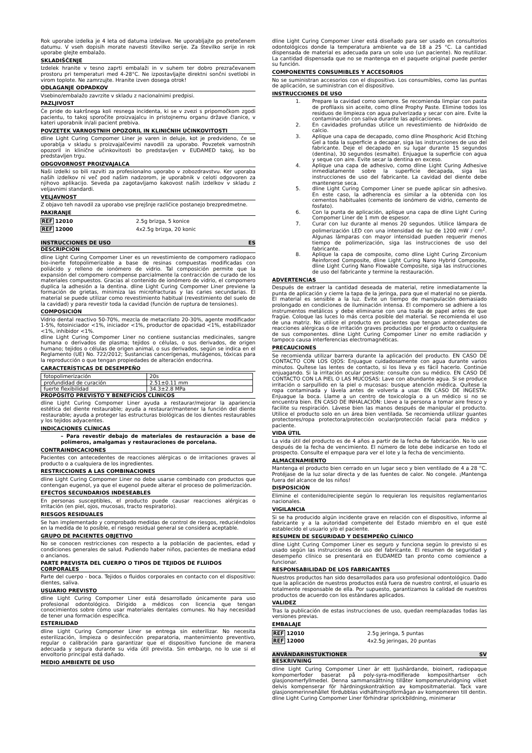Rok uporabe izdelka je 4 leta od datuma izdelave. Ne uporabljajte po pretečenem datumu. V vseh dopisih morate navesti številko serije. Za številko serije in rok uporabe glejte embalažo.
SKLADIŠČENJE
Izdelek hranite v tesno zaprti embalaži in v suhem ter dobro prezračevanem prostoru pri temperaturi med 4-28°C. Ne izpostavljajte direktni sončni svetlobi in virom toplote. Ne zamrzujte. Hranite izven dosega otrok!
ODLAGANJE ODPADKOV
Vsebino/embalažo zavrzite v skladu z nacionalnimi predpisi.
PAZLJIVOST
Če pride do kakršnega koli resnega incidenta, ki se v zvezi s pripomočkom zgodi pacientu, to takoj sporočite proizvajalcu in pristojnemu organu države članice, v kateri uporabnik in/ali pacient prebiva.
POVZETEK VARNOSTNIH OPOZORIL IN KLINIČNIH UČINKOVITOSTI
dline Light Curing Compomer Liner je varen in deluje, kot je predvideno, če se uporablja v skladu s proizvajalčevimi navodili za uporabo. Povzetek varnostnih opozoril in klinične učinkovitosti bo predstavljen v EUDAMED takoj, ko bo predstavljen trgu.
ODGOVORNOST PROIZVAJALCA
Naši izdelki so bili razviti za profesionalno uporabo v zobozdravstvu. Ker uporaba naših izdelkov ni več pod našim nadzorom, je uporabnik v celoti odgovoren za njihovo aplikacijo. Seveda pa zagotavljamo kakovost naših izdelkov v skladu z veljavnimi standardi.
VELJAVNOST
Z objavo teh navodil za uporabo vse prejšnje različice postanejo brezpredmetne.
PAKIRANJE
| REF 12010 | 2.5g brizga, 5 konice |
| REF 12000 | 4x2.5g brizga, 20 konic |
INSTRUCCIONES DE USO ES
DESCRIPCIÓN
dline Light Curing Compomer Liner es un revestimiento de compomero radiopaco bio-inerte fotopolimerizable a base de resinas compuestas modificadas con poliácido y relleno de ionómero de vidrio. Tal composición permite que la expansión del compomero compense parcialmente la contracción de curado de los materiales compuestos. Gracias al contenido de ionómero de vidrio, el compomero duplica la adhesión a la dentina. dline Light Curing Compomer Liner previene la formación de grietas, minimiza las microfracturas y las caries secundarias. El material se puede utilizar como revestimiento habitual (revestimiento del suelo de la cavidad) y para revestir toda la cavidad (función de ruptura de tensiones).
COMPOSICIÓN
Vidrio dental reactivo 50-70%, mezcla de metacrilato 20-30%, agente modificador 1-5%, fotoiniciador <1%, iniciador <1%, productor de opacidad <1%, estabilizador <1%, inhibidor <1%.
dline Light Curing Compomer Liner no contiene sustancias medicinales, sangre humana o derivados de plasma; tejidos o células, o sus derivados, de origen humano; tejidos o células de origen animal, o sus derivados, según se indica en el Reglamento (UE) No. 722/2012; Sustancias cancerígenas, mutágenos, tóxicas para la reproducción o que tengan propiedades de alteración endocrina.
CARACTERÍSTICAS DE DESEMPEÑO
| fotopolimerización | 20s |
| profundidad de curación | 2.51±0.11 mm |
| fuerte flexibilidad | 34.3±2.8 MPa |
PROPÓSITO PREVISTO Y BENEFICIOS CLÍNICOS
dline Light Curing Compomer Liner ayuda a restaurar/mejorar la apariencia estética del diente restaurable; ayuda a restaurar/mantener la función del diente restaurable; ayuda a proteger las estructuras biológicas de los dientes restaurables y los tejidos adyacentes.
INDICACIONES CLÍNICAS
– Para revestir debajo de materiales de restauración a base de polímeros, amalgamas y restauraciones de porcelana.
CONTRAINDICACIONES
Pacientes con antecedentes de reacciones alérgicas o de irritaciones graves al producto o a cualquiera de los ingredientes.
RESTRICCIONES A LAS COMBINACIONES
dline Light Curing Compomer Liner no debe usarse combinado con productos que contengan eugenol, ya que el eugenol puede alterar el proceso de polimerización.
EFECTOS SECUNDARIOS INDESEABLES
En personas susceptibles, el producto puede causar reacciones alérgicas o irritación (en piel, ojos, mucosas, tracto respiratorio).
RIESGOS RESIDUALES
Se han implementado y comprobado medidas de control de riesgos, reduciéndolos en la medida de lo posible, el riesgo residual general se considera aceptable.
GRUPO DE PACIENTES OBJETIVO
No se conocen restricciones con respecto a la población de pacientes, edad y condiciones generales de salud. Pudiendo haber niños, pacientes de mediana edad o ancianos.
PARTE PREVISTA DEL CUERPO O TIPOS DE TEJIDOS DE FLUIDOS CORPORALES
Parte del cuerpo - boca. Tejidos o fluidos corporales en contacto con el dispositivo: dientes, saliva.
USUARIO PREVISTO
dline Light Curing Compomer Liner está desarrollado únicamente para uso profesional odontológico. Dirigido a médicos con licencia que tengan conocimientos sobre cómo usar materiales dentales comunes. No hay necesidad de tener una formación específica.
ESTERILIDAD
dline Light Curing Compomer Liner se entrega sin esterilizar. No necesita esterilización, limpieza o desinfección preparatoria, mantenimiento preventivo, regular o calibración para garantizar que el dispositivo funcione de manera adecuada y segura durante su vida útil prevista. Sin embargo, no lo use si el envoltorio principal está dañado.
MEDIO AMBIENTE DE USO
dline Light Curing Compomer Liner está diseñado para ser usado en consultorios odontológicos donde la temperatura ambiente va de 18 a 25 °C. La cantidad dispensada de material es adecuada para un solo uso (un paciente). No reutilizar. La cantidad dispensada que no se mantenga en el paquete original puede perder su función.
COMPONENTES CONSUMIBLES Y ACCESORIOS
No se suministran accesorios con el dispositivo. Los consumibles, como las puntas de aplicación, se suministran con el dispositivo.
INSTRUCCIONES DE USO
1. Prepare la cavidad como siempre. Se recomienda limpiar con pasta de profilaxis sin aceite, como dline Prophy Paste. Elimine todos los residuos de limpieza con agua pulverizada y secar con aire. Evite la contaminación con saliva durante las aplicaciones.
2. En cavidades profundas utilice un revestimiento de hidróxido de calcio.
3. Aplique una capa de decapado, como dline Phosphoric Acid Etching Gel a toda la superficie a decapar, siga las instrucciones de uso del fabricante. Deje el decapado en su lugar durante 15 segundos (dentina), 30 segundos (esmalte). Enjuague la superficie con agua y seque con aire. Evite secar la dentina en exceso.
4. Aplique una capa de adhesivo, como dline Light Curing Adhesive inmediatamente sobre la superficie decapada, siga las instrucciones de uso del fabricante. La cavidad del diente debe mantenerse seca.
5. dline Light Curing Compomer Liner se puede aplicar sin adhesivo. En este caso, la adherencia es similar a la obtenida con los cementos habituales (cemento de ionómero de vidrio, cemento de fosfato).
6. Con la punta de aplicación, aplique una capa de dline Light Curing Compomer Liner de 1 mm de espesor.
7. Curar con luz durante al menos 20 segundos. Utilice lámpara de polimerización LED con una intensidad de luz de 1200 mW / cm<sup>2</sup>. Algunas lámparas con mayor intensidad pueden requerir menos tiempo de polimerización, siga las instrucciones de uso del fabricante.
8. Aplique la capa de composite, como dline Light Curing Zirconium Reinforced Composite, dline Light Curing Nano Hybrid Composite, dline Light Curing Nano Flowable Composite, siga las instrucciones de uso del fabricante y termine la restauración.
ADVERTENCIAS
Después de extraer la cantidad deseada de material, retire inmediatamente la punta de aplicación y cierre la tapa de la jeringa, para que el material no se pierda. El material es sensible a la luz. Evite un tiempo de manipulación demasiado prolongado en condiciones de iluminación intensa. El compomero se adhiere a los instrumentos metálicos y debe eliminarse con una toalla de papel antes de que fragüe. Coloque las luces lo más cerca posible del material. Se recomienda el uso de una matriz. No utilice el producto en pacientes que tengan antecedentes de reacciones alérgicas o de irritación graves producidas por el producto o cualquiera de sus componentes. dline Light Curing Compomer Liner no emite radiación y tampoco causa interferencias electromagnéticas.
PRECAUCIONES
Se recomienda utilizar barrera durante la aplicación del producto. EN CASO DE CONTACTO CON LOS OJOS: Enjuague cuidadosamente con agua durante varios minutos. Quítese las lentes de contacto, si los lleva y es fácil hacerlo. Continúe enjuagando. Si la irritación ocular persiste: consulte con su médico. EN CASO DE CONTACTO CON LA PIEL O LAS MUCOSAS: Lave con abundante agua. Si se produce irritación o sarpullido en la piel o mucosas: busque atención médica. Quítese la ropa contaminada y lávela antes de volverla a usar. EN CASO DE INGESTA: Enjuague la boca. Llame a un centro de toxicología o a un médico si no se encuentra bien. EN CASO DE INHALACIÓN: Lleve a la persona a tomar aire fresco y facilite su respiración. Lávese bien las manos después de manipular el producto. Utilice el producto solo en un área bien ventilada. Se recomienda utilizar guantes protectores/ropa protectora/protección ocular/protección facial para médico y paciente.
VIDA ÚTIL
La vida útil del producto es de 4 años a partir de la fecha de fabricación. No lo use después de la fecha de vencimiento. El número de lote debe indicarse en todo el prospecto. Consulte el empaque para ver el lote y la fecha de vencimiento.
ALMACENAMIENTO
Mantenga el producto bien cerrado en un lugar seco y bien ventilado de 4 a 28 °C. Protéjase de la luz solar directa y de las fuentes de calor. No congele. ¡Mantenga fuera del alcance de los niños!
DISPOSICIÓN
Elimine el contenido/recipiente según lo requieran los requisitos reglamentarios nacionales.
VIGILANCIA
Si se ha producido algún incidente grave en relación con el dispositivo, informe al fabricante y a la autoridad competente del Estado miembro en el que esté establecido el usuario y/o el paciente.
RESUMEN DE SEGURIDAD Y DESEMPEÑO CLÍNICO
dline Light Curing Compomer Liner es seguro y funciona según lo previsto si es usado según las instrucciones de uso del fabricante. El resumen de seguridad y desempeño clínico se presentará en EUDAMED tan pronto como comience a funcionar.
RESPONSABILIDAD DE LOS FABRICANTES
Nuestros productos han sido desarrollados para uso profesional odontológico. Dado que la aplicación de nuestros productos está fuera de nuestro control, el usuario es totalmente responsable de ella. Por supuesto, garantizamos la calidad de nuestros productos de acuerdo con los estándares aplicados.
VALIDEZ
Tras la publicación de estas instrucciones de uso, quedan reemplazadas todas las versiones previas.
EMBALAJE
| REF 12010 | 2.5g jeringa, 5 puntas |
| REF 12000 | 4x2.5g jeringas, 20 puntas |
ANVÄNDARINSTUKTIONER SV
BESKRIVNING
dline Light Curing Compomer Liner är ett ljushärdande, bioinert, radiopaque kompomerfoder baserat på poly-syra-modifierade komposithartser och glasjonomerfyllmedel. Denna sammansättning tillåter kompomerutvidgning vilket delvis kompenserar för härdningskontraktion av kompositmaterial. Tack vare glasjonomerinnehållet fördubblas vidhäftningsförmågan av kompomeren till dentin. dline Light Curing Compomer Liner förhindrar sprickbildning, minimerar